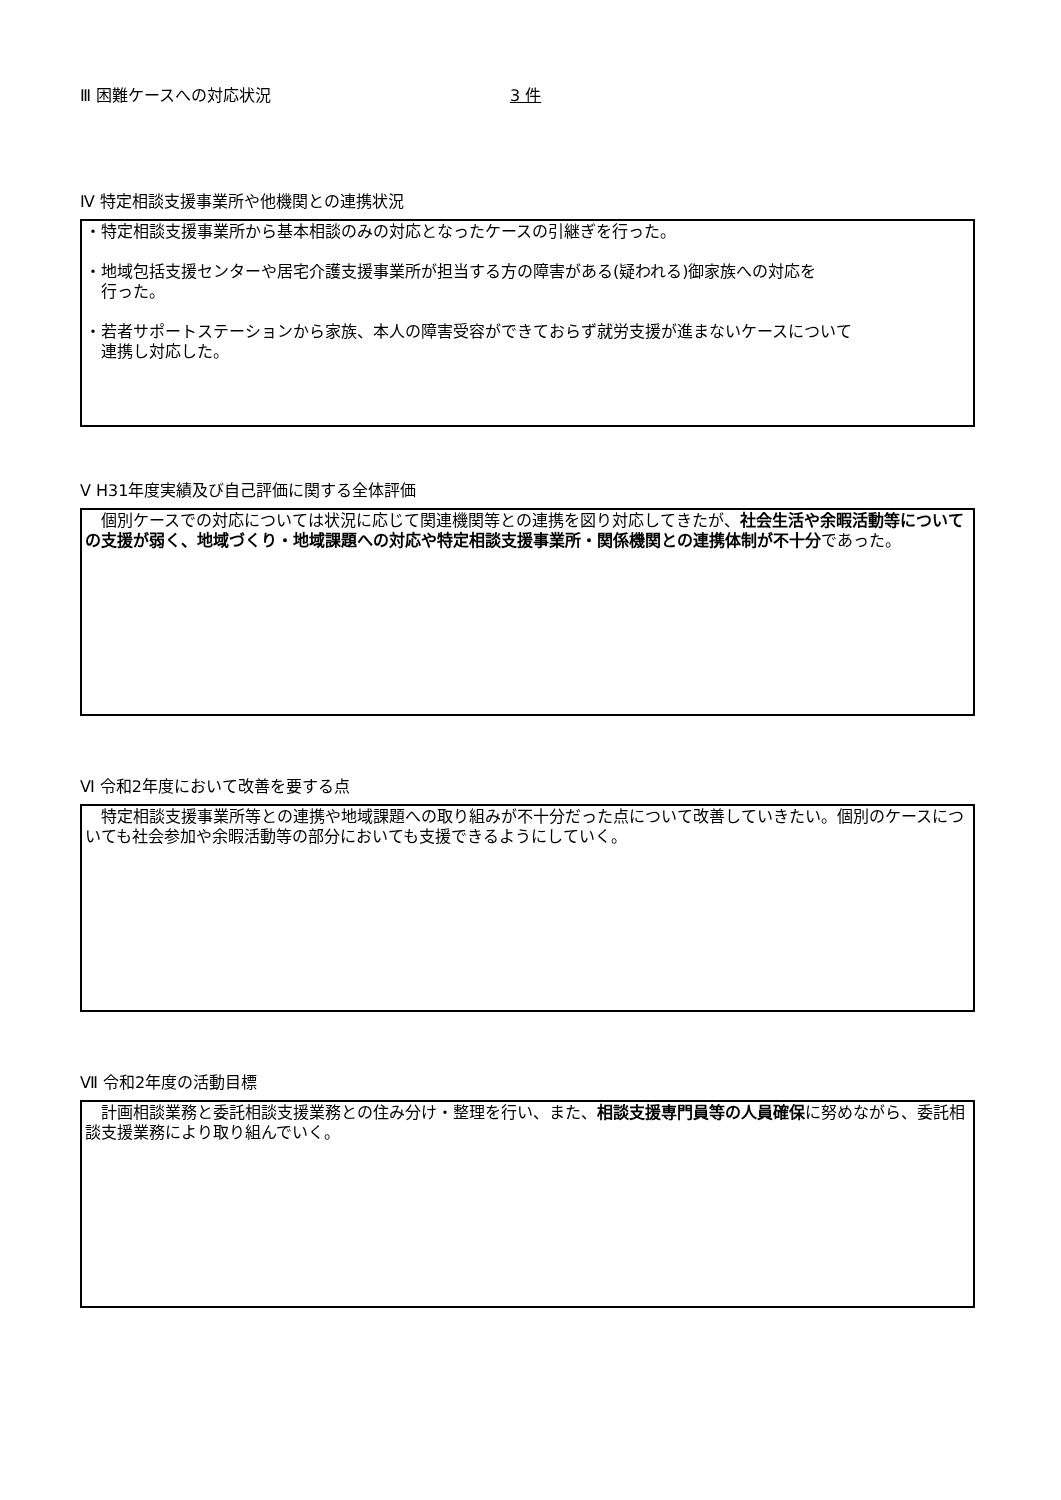Ⅲ 困難ケースへの対応状況 3 件
Ⅳ 特定相談支援事業所や他機関との連携状況
・特定相談支援事業所から基本相談のみの対応となったケースの引継ぎを行った。
・地域包括支援センターや居宅介護支援事業所が担当する方の障害がある(疑われる)御家族への対応を
行った。
・若者サポートステーションから家族、本人の障害受容ができておらず就労支援が進まないケースについて
連携し対応した。
Ⅴ H31年度実績及び自己評価に関する全体評価
　個別ケースでの対応については状況に応じて関連機関等との連携を図り対応してきたが、社会生活や余暇活動等についての支援が弱く、地域づくり・地域課題への対応や特定相談支援事業所・関係機関との連携体制が不十分であった。
Ⅵ 令和2年度において改善を要する点
　特定相談支援事業所等との連携や地域課題への取り組みが不十分だった点について改善していきたい。個別のケースについても社会参加や余暇活動等の部分においても支援できるようにしていく。
Ⅶ 令和2年度の活動目標
　計画相談業務と委託相談支援業務との住み分け・整理を行い、また、相談支援専門員等の人員確保に努めながら、委託相談支援業務により取り組んでいく。